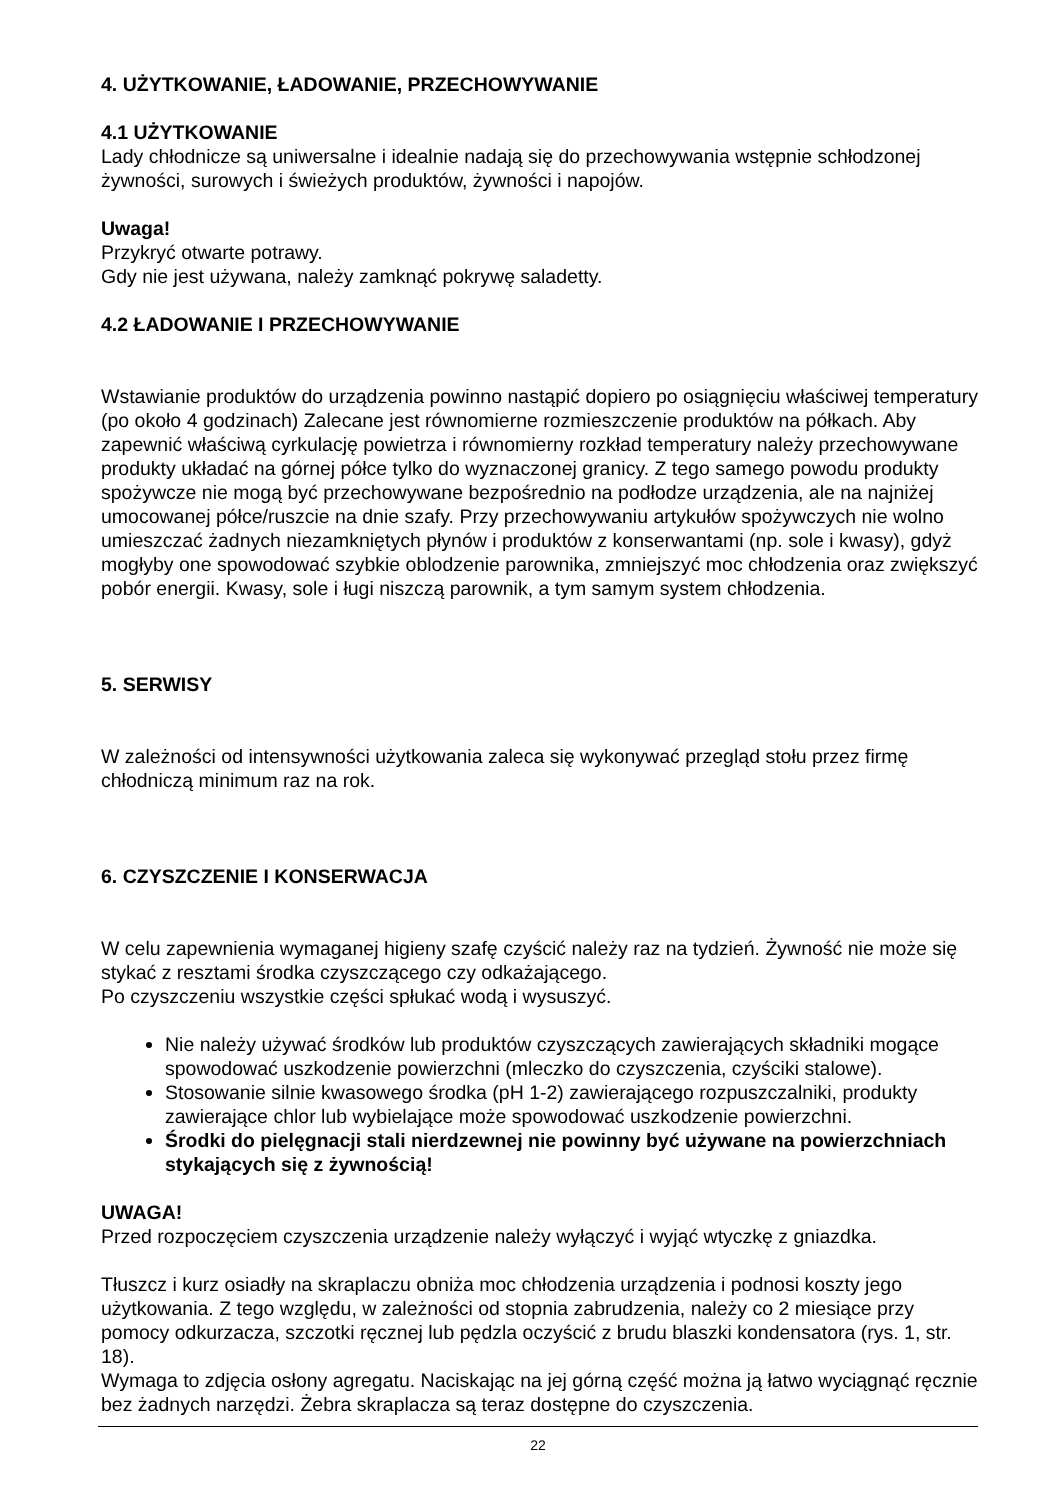4. UŻYTKOWANIE, ŁADOWANIE, PRZECHOWYWANIE
4.1 UŻYTKOWANIE
Lady chłodnicze są uniwersalne i idealnie nadają się do przechowywania wstępnie schłodzonej żywności, surowych i świeżych produktów, żywności i napojów.
Uwaga!
Przykryć otwarte potrawy.
Gdy nie jest używana, należy zamknąć pokrywę saladetty.
4.2 ŁADOWANIE I PRZECHOWYWANIE
Wstawianie produktów do urządzenia powinno nastąpić dopiero po osiągnięciu właściwej temperatury (po około 4 godzinach) Zalecane jest równomierne rozmieszczenie produktów na półkach. Aby zapewnić właściwą cyrkulację powietrza i równomierny rozkład temperatury należy przechowywane produkty układać na górnej półce tylko do wyznaczonej granicy. Z tego samego powodu produkty spożywcze nie mogą być przechowywane bezpośrednio na podłodze urządzenia, ale na najniżej umocowanej półce/ruszcie na dnie szafy. Przy przechowywaniu artykułów spożywczych nie wolno umieszczać żadnych niezamkniętych płynów i produktów z konserwantami (np. sole i kwasy), gdyż mogłyby one spowodować szybkie oblodzenie parownika, zmniejszyć moc chłodzenia oraz zwiększyć pobór energii. Kwasy, sole i ługi niszczą parownik, a tym samym system chłodzenia.
5. SERWISY
W zależności od intensywności użytkowania zaleca się wykonywać przegląd stołu przez firmę chłodniczą minimum raz na rok.
6. CZYSZCZENIE I KONSERWACJA
W celu zapewnienia wymaganej higieny szafę czyścić należy raz na tydzień. Żywność nie może się stykać z resztami środka czyszczącego czy odkażającego.
Po czyszczeniu wszystkie części spłukać wodą i wysuszyć.
Nie należy używać środków lub produktów czyszczących zawierających składniki mogące spowodować uszkodzenie powierzchni (mleczko do czyszczenia, czyściki stalowe).
Stosowanie silnie kwasowego środka (pH 1-2) zawierającego rozpuszczalniki, produkty zawierające chlor lub wybielające może spowodować uszkodzenie powierzchni.
Środki do pielęgnacji stali nierdzewnej nie powinny być używane na powierzchniach stykających się z żywnością!
UWAGA!
Przed rozpoczęciem czyszczenia urządzenie należy wyłączyć i wyjąć wtyczkę z gniazdka.
Tłuszcz i kurz osiadły na skraplaczu obniża moc chłodzenia urządzenia i podnosi koszty jego użytkowania. Z tego względu, w zależności od stopnia zabrudzenia, należy co 2 miesiące przy pomocy odkurzacza, szczotki ręcznej lub pędzla oczyścić z brudu blaszki kondensatora (rys. 1, str. 18).
Wymaga to zdjęcia osłony agregatu. Naciskając na jej górną część można ją łatwo wyciągnąć ręcznie bez żadnych narzędzi. Żebra skraplacza są teraz dostępne do czyszczenia.
22